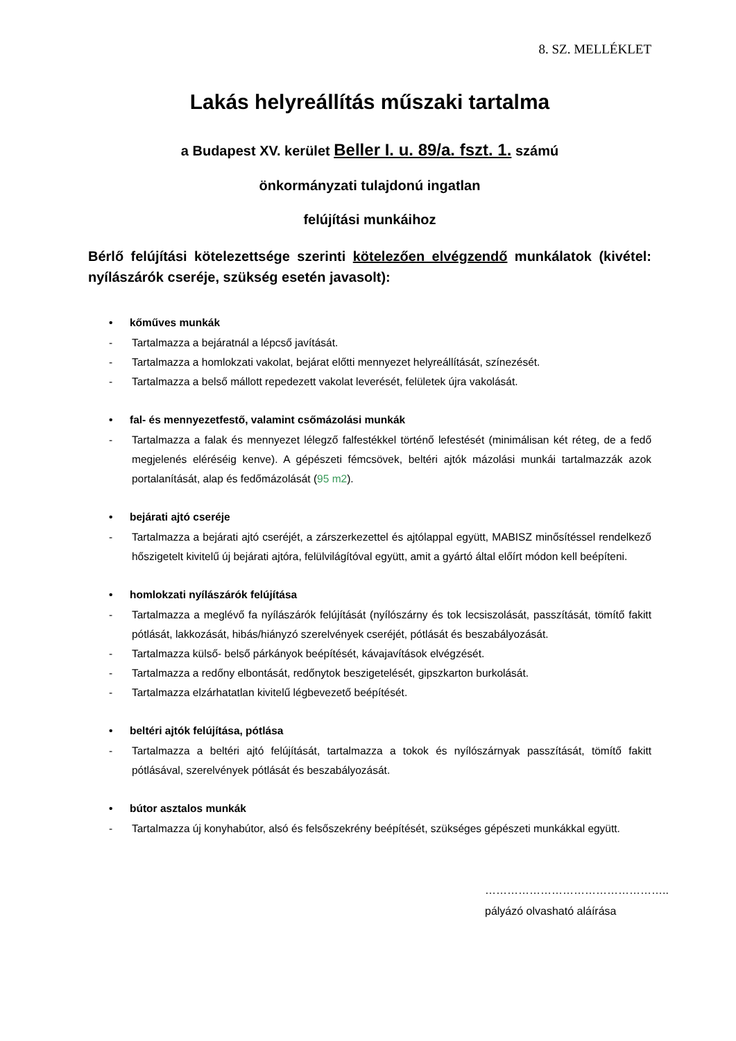8. SZ. MELLÉKLET
Lakás helyreállítás műszaki tartalma
a Budapest XV. kerület Beller I. u. 89/a. fszt. 1. számú
önkormányzati tulajdonú ingatlan
felújítási munkáihoz
Bérlő felújítási kötelezettsége szerinti kötelezően elvégzendő munkálatok (kivétel: nyílászárók cseréje, szükség esetén javasolt):
• kőműves munkák
- Tartalmazza a bejáratnál a lépcső javítását.
- Tartalmazza a homlokzati vakolat, bejárat előtti mennyezet helyreállítását, színezését.
- Tartalmazza a belső mállott repedezett vakolat leverését, felületek újra vakolását.
• fal- és mennyezetfestő, valamint csőmázolási munkák
- Tartalmazza a falak és mennyezet lélegző falfestékkel történő lefestését (minimálisan két réteg, de a fedő megjelenés eléréséig kenve). A gépészeti fémcsövek, beltéri ajtók mázolási munkái tartalmazzák azok portalanítását, alap és fedőmázolását (95 m2).
• bejárati ajtó cseréje
- Tartalmazza a bejárati ajtó cseréjét, a zárszerkezettel és ajtólappal együtt, MABISZ minősítéssel rendelkező hőszigetelt kivitelű új bejárati ajtóra, felülvilágítóval együtt, amit a gyártó által előírt módon kell beépíteni.
• homlokzati nyílászárók felújítása
- Tartalmazza a meglévő fa nyílászárók felújítását (nyílószárny és tok lecsiszolását, passzítását, tömítő fakitt pótlását, lakkozását, hibás/hiányzó szerelvények cseréjét, pótlását és beszabályozását.
- Tartalmazza külső- belső párkányok beépítését, kávajavítások elvégzését.
- Tartalmazza a redőny elbontását, redőnytok beszigetelését, gipszkarton burkolását.
- Tartalmazza elzárhatatlan kivitelű légbevezető beépítését.
• beltéri ajtók felújítása, pótlása
- Tartalmazza a beltéri ajtó felújítását, tartalmazza a tokok és nyílószárnyak passzítását, tömítő fakitt pótlásával, szerelvények pótlását és beszabályozását.
• bútor asztalos munkák
- Tartalmazza új konyhabútor, alsó és felsőszekrény beépítését, szükséges gépészeti munkákkal együtt.
…………………………………………..
pályázó olvasható aláírása